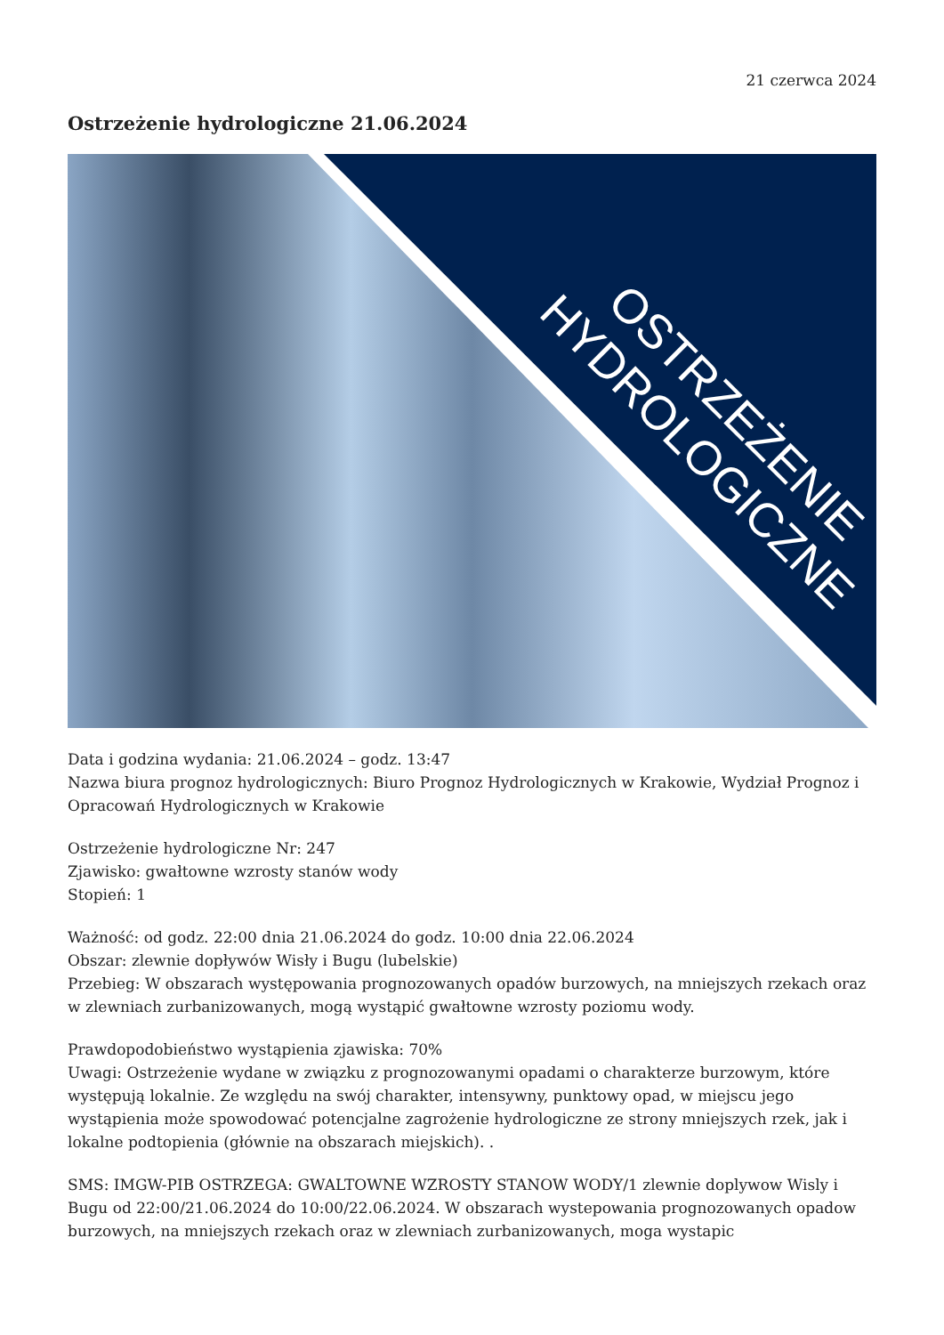21 czerwca 2024
Ostrzeżenie hydrologiczne 21.06.2024
OSTRZEŻENIE
HYDROLOGICZNE
Data i godzina wydania: 21.06.2024 – godz. 13:47
Nazwa biura prognoz hydrologicznych: Biuro Prognoz Hydrologicznych w Krakowie, Wydział Prognoz i Opracowań Hydrologicznych w Krakowie
Ostrzeżenie hydrologiczne Nr: 247
Zjawisko: gwałtowne wzrosty stanów wody
Stopień: 1
Ważność: od godz. 22:00 dnia 21.06.2024 do godz. 10:00 dnia 22.06.2024
Obszar: zlewnie dopływów Wisły i Bugu (lubelskie)
Przebieg: W obszarach występowania prognozowanych opadów burzowych, na mniejszych rzekach oraz w zlewniach zurbanizowanych, mogą wystąpić gwałtowne wzrosty poziomu wody.
Prawdopodobieństwo wystąpienia zjawiska: 70%
Uwagi: Ostrzeżenie wydane w związku z prognozowanymi opadami o charakterze burzowym, które występują lokalnie. Ze względu na swój charakter, intensywny, punktowy opad, w miejscu jego wystąpienia może spowodować potencjalne zagrożenie hydrologiczne ze strony mniejszych rzek, jak i lokalne podtopienia (głównie na obszarach miejskich). .
SMS: IMGW-PIB OSTRZEGA: GWALTOWNE WZROSTY STANOW WODY/1 zlewnie doplywow Wisly i Bugu od 22:00/21.06.2024 do 10:00/22.06.2024. W obszarach wystepowania prognozowanych opadow burzowych, na mniejszych rzekach oraz w zlewniach zurbanizowanych, moga wystapic